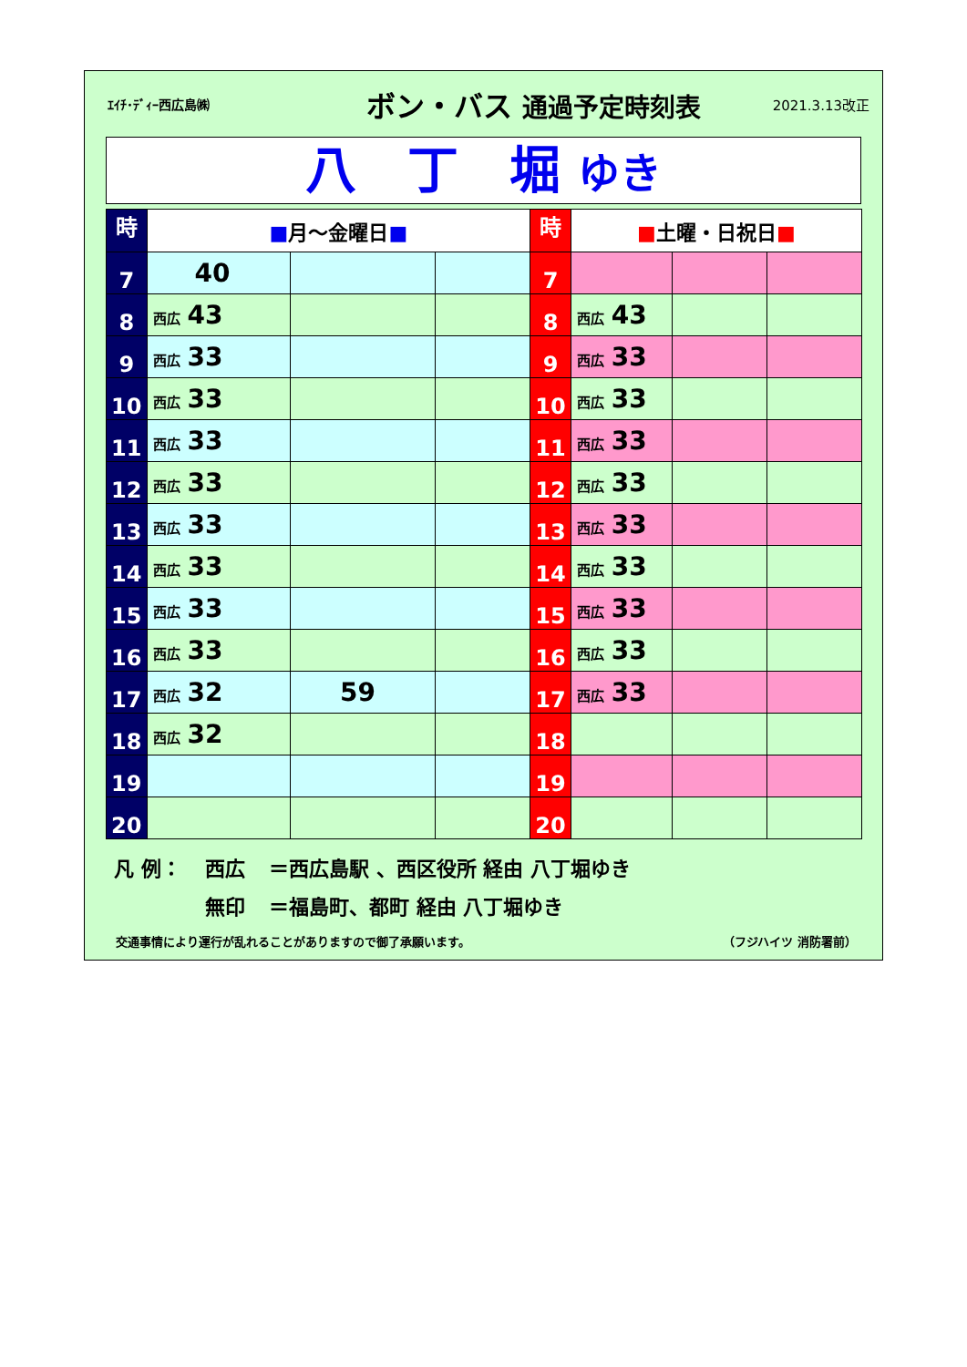ｴｲﾁ･ﾃﾞｨｰ西広島㈱
ボン・バス 通過予定時刻表
2021.3.13改正
八　丁　堀 ゆき
| 時 | ■ 月～金曜日 ■ | | | 時 | ■ 土曜・日祝日 ■ | | |
| --- | --- | --- | --- | --- | --- | --- | --- |
| 7 | 40 | | | 7 | | | |
| 8 | 西広 43 | | | 8 | 西広 43 | | |
| 9 | 西広 33 | | | 9 | 西広 33 | | |
| 10 | 西広 33 | | | 10 | 西広 33 | | |
| 11 | 西広 33 | | | 11 | 西広 33 | | |
| 12 | 西広 33 | | | 12 | 西広 33 | | |
| 13 | 西広 33 | | | 13 | 西広 33 | | |
| 14 | 西広 33 | | | 14 | 西広 33 | | |
| 15 | 西広 33 | | | 15 | 西広 33 | | |
| 16 | 西広 33 | | | 16 | 西広 33 | | |
| 17 | 西広 32 | 59 | | 17 | 西広 33 | | |
| 18 | 西広 32 | | | 18 | | | |
| 19 | | | | 19 | | | |
| 20 | | | | 20 | | | |
凡 例： 西広 ＝西広島駅 、西区役所 経由 八丁堀ゆき
無印 ＝福島町、都町 経由 八丁堀ゆき
交通事情により運行が乱れることがありますので御了承願います。 （フジハイツ 消防署前）